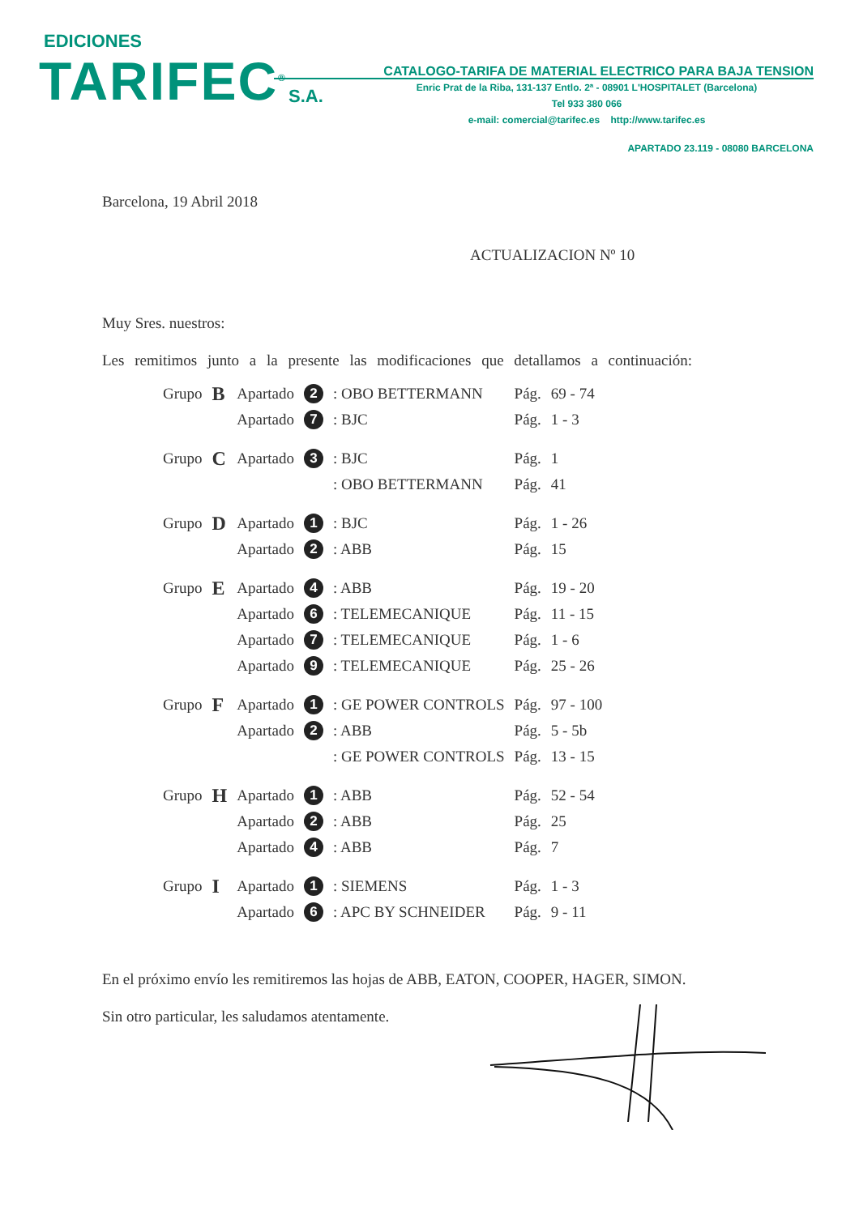EDICIONES
TARIFEC<sup>®</sup> S.A.
CATALOGO-TARIFA DE MATERIAL ELECTRICO PARA BAJA TENSION
Enric Prat de la Riba, 131-137 Entlo. 2ª - 08901 L'HOSPITALET (Barcelona)
Tel 933 380 066
e-mail: comercial@tarifec.es http://www.tarifec.es
APARTADO 23.119 - 08080 BARCELONA
Barcelona, 19 Abril 2018
ACTUALIZACION Nº 10
Muy Sres. nuestros:
Les remitimos junto a la presente las modificaciones que detallamos a continuación:
| Grupo | B | Apartado | 2 | : OBO BETTERMANN | Pág. | 69 - 74 |
| | | Apartado | 7 | : BJC | Pág. | 1 - 3 |
| Grupo | C | Apartado | 3 | : BJC | Pág. | 1 |
| | | | | : OBO BETTERMANN | Pág. | 41 |
| Grupo | D | Apartado | 1 | : BJC | Pág. | 1 - 26 |
| | | Apartado | 2 | : ABB | Pág. | 15 |
| Grupo | E | Apartado | 4 | : ABB | Pág. | 19 - 20 |
| | | Apartado | 6 | : TELEMECANIQUE | Pág. | 11 - 15 |
| | | Apartado | 7 | : TELEMECANIQUE | Pág. | 1 - 6 |
| | | Apartado | 9 | : TELEMECANIQUE | Pág. | 25 - 26 |
| Grupo | F | Apartado | 1 | : GE POWER CONTROLS | Pág. | 97 - 100 |
| | | Apartado | 2 | : ABB | Pág. | 5 - 5b |
| | | | | : GE POWER CONTROLS | Pág. | 13 - 15 |
| Grupo | H | Apartado | 1 | : ABB | Pág. | 52 - 54 |
| | | Apartado | 2 | : ABB | Pág. | 25 |
| | | Apartado | 4 | : ABB | Pág. | 7 |
| Grupo | I | Apartado | 1 | : SIEMENS | Pág. | 1 - 3 |
| | | Apartado | 6 | : APC BY SCHNEIDER | Pág. | 9 - 11 |
En el próximo envío les remitiremos las hojas de ABB, EATON, COOPER, HAGER, SIMON.
Sin otro particular, les saludamos atentamente.